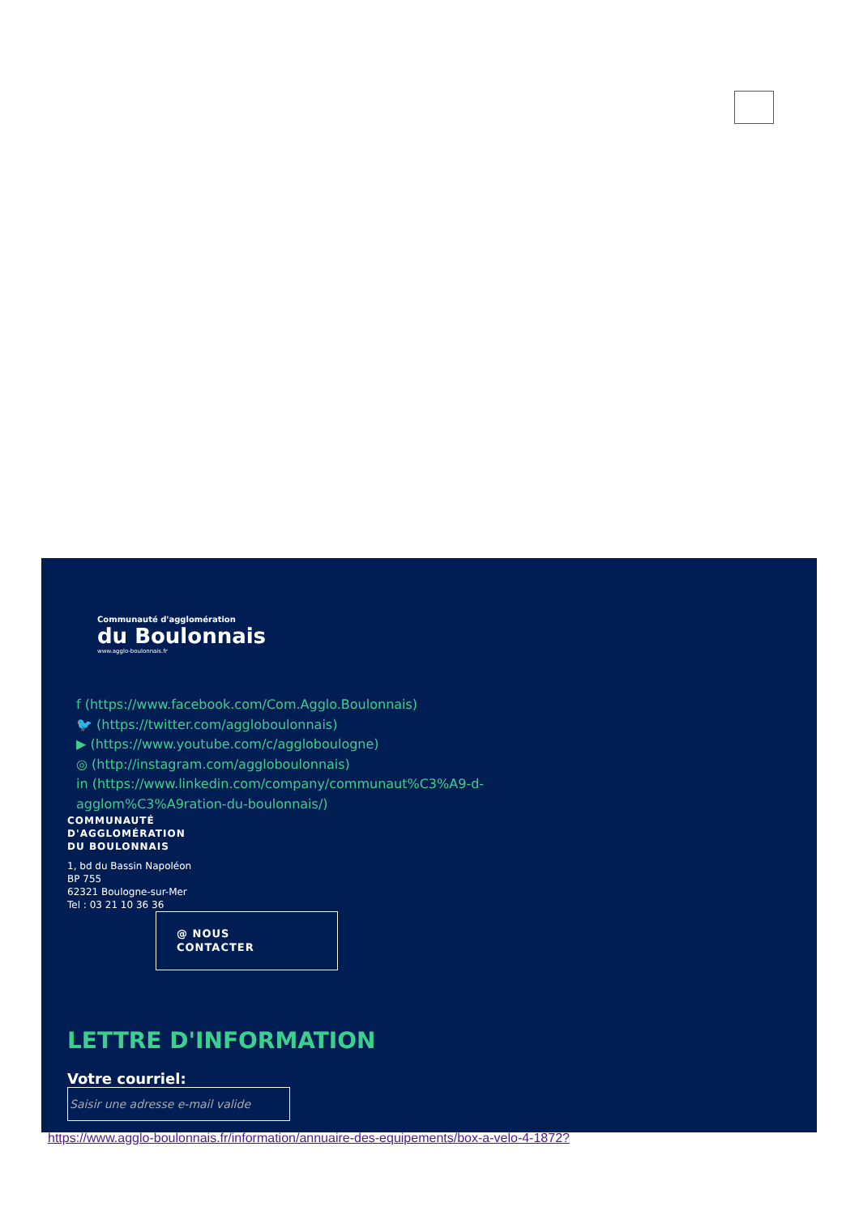Communauté d'agglomération
du Boulonnais
www.agglo-boulonnais.fr
f (https://www.facebook.com/Com.Agglo.Boulonnais)
🐦 (https://twitter.com/agglo­boulonnais)
▶ (https://www.youtube.com/c/agglo­boulogne)
◎ (http://instagram.com/agglo­boulonnais)
in (https://www.linkedin.com/company/communaut%C3%A9-d-agglom%C3%A9ration-du-boulonnais/)
COMMUNAUTÉ
D'AGGLOMÉRATION
DU BOULONNAIS
1, bd du Bassin Napoléon
BP 755
62321 Boulogne-sur-Mer
Tel : 03 21 10 36 36
@ NOUS
CONTACTER
LETTRE D'INFORMATION
Votre courriel:
Saisir une adresse e-mail valide
https://www.agglo-boulonnais.fr/information/annuaire-des-equipements/box-a-velo-4-1872?